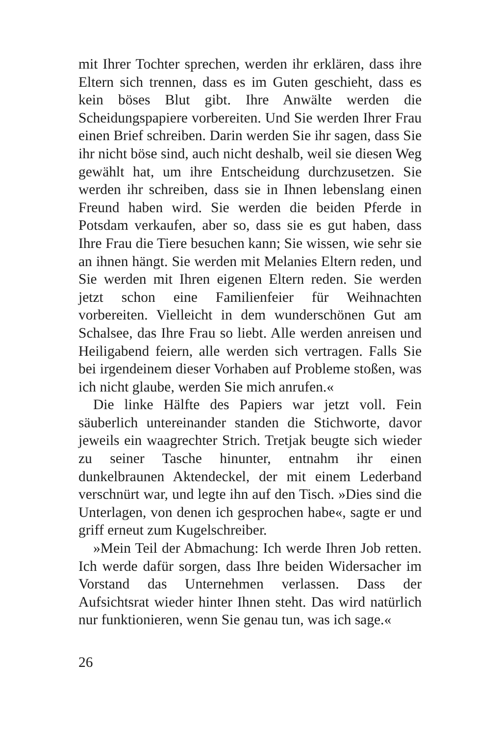mit Ihrer Tochter sprechen, werden ihr erklären, dass ihre Eltern sich trennen, dass es im Guten geschieht, dass es kein böses Blut gibt. Ihre Anwälte werden die Scheidungspapiere vorbereiten. Und Sie werden Ihrer Frau einen Brief schreiben. Darin werden Sie ihr sagen, dass Sie ihr nicht böse sind, auch nicht deshalb, weil sie diesen Weg gewählt hat, um ihre Entscheidung durchzusetzen. Sie werden ihr schreiben, dass sie in Ihnen lebenslang einen Freund haben wird. Sie werden die beiden Pferde in Potsdam verkaufen, aber so, dass sie es gut haben, dass Ihre Frau die Tiere besuchen kann; Sie wissen, wie sehr sie an ihnen hängt. Sie werden mit Melanies Eltern reden, und Sie werden mit Ihren eigenen Eltern reden. Sie werden jetzt schon eine Familienfeier für Weihnachten vorbereiten. Vielleicht in dem wunderschönen Gut am Schalsee, das Ihre Frau so liebt. Alle werden anreisen und Heiligabend feiern, alle werden sich vertragen. Falls Sie bei irgendeinem dieser Vorhaben auf Probleme stoßen, was ich nicht glaube, werden Sie mich anrufen.«
Die linke Hälfte des Papiers war jetzt voll. Fein säuberlich untereinander standen die Stichworte, davor jeweils ein waagrechter Strich. Tretjak beugte sich wieder zu seiner Tasche hinunter, entnahm ihr einen dunkelbraunen Aktendeckel, der mit einem Lederband verschnürt war, und legte ihn auf den Tisch. »Dies sind die Unterlagen, von denen ich gesprochen habe«, sagte er und griff erneut zum Kugelschreiber.
»Mein Teil der Abmachung: Ich werde Ihren Job retten. Ich werde dafür sorgen, dass Ihre beiden Widersacher im Vorstand das Unternehmen verlassen. Dass der Aufsichtsrat wieder hinter Ihnen steht. Das wird natürlich nur funktionieren, wenn Sie genau tun, was ich sage.«
26